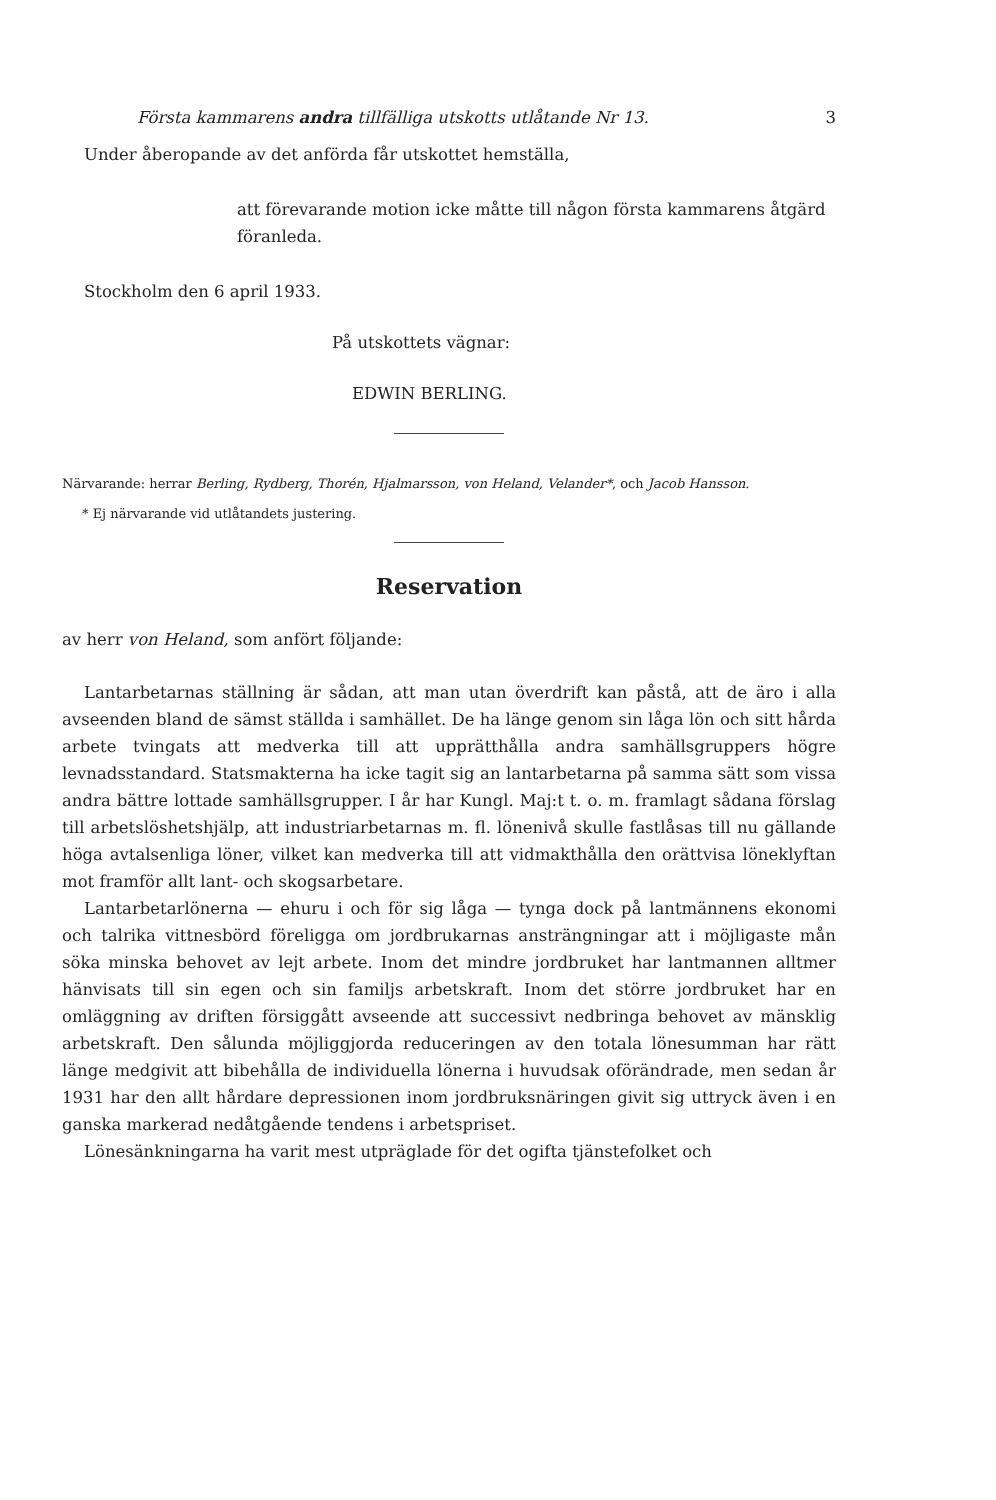Första kammarens andra tillfälliga utskotts utlåtande Nr 13. 3
Under åberopande av det anförda får utskottet hemställa,
att förevarande motion icke måtte till någon första kammarens åtgärd föranleda.
Stockholm den 6 april 1933.
På utskottets vägnar:
EDWIN BERLING.
Närvarande: herrar Berling, Rydberg, Thorén, Hjalmarsson, von Heland, Velander*, och Jacob Hansson.
* Ej närvarande vid utlåtandets justering.
Reservation
av herr von Heland, som anfört följande:
Lantarbetarnas ställning är sådan, att man utan överdrift kan påstå, att de äro i alla avseenden bland de sämst ställda i samhället. De ha länge genom sin låga lön och sitt hårda arbete tvingats att medverka till att upprätthålla andra samhällsgruppers högre levnadsstandard. Statsmakterna ha icke tagit sig an lantarbetarna på samma sätt som vissa andra bättre lottade samhällsgrupper. I år har Kungl. Maj:t t. o. m. framlagt sådana förslag till arbetslöshetshjälp, att industriarbetarnas m. fl. lönenivå skulle fastlåsas till nu gällande höga avtalsenliga löner, vilket kan medverka till att vidmakthålla den orättvisa löneklyftan mot framför allt lant- och skogsarbetare.
Lantarbetarlönerna — ehuru i och för sig låga — tynga dock på lantmännens ekonomi och talrika vittnesbörd föreligga om jordbrukarnas ansträngningar att i möjligaste mån söka minska behovet av lejt arbete. Inom det mindre jordbruket har lantmannen alltmer hänvisats till sin egen och sin familjs arbetskraft. Inom det större jordbruket har en omläggning av driften försiggått avseende att successivt nedbringa behovet av mänsklig arbetskraft. Den sålunda möjliggjorda reduceringen av den totala lönesumman har rätt länge medgivit att bibehålla de individuella lönerna i huvudsak oförändrade, men sedan år 1931 har den allt hårdare depressionen inom jordbruksnäringen givit sig uttryck även i en ganska markerad nedåtgående tendens i arbetspriset.
Lönesänkningarna ha varit mest utpräglade för det ogifta tjänstefolket och